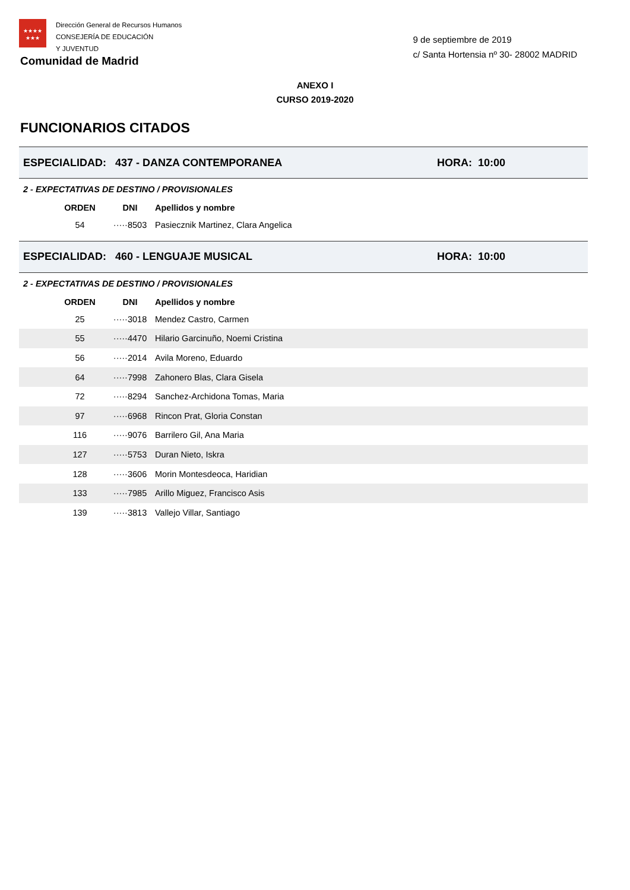★★★★
★★★
Dirección General de Recursos Humanos
CONSEJERÍA DE EDUCACIÓN
Y JUVENTUD
Comunidad de Madrid
9 de septiembre de 2019
c/ Santa Hortensia nº 30- 28002 MADRID
ANEXO I
CURSO 2019-2020
FUNCIONARIOS CITADOS
ESPECIALIDAD: 437 - DANZA CONTEMPORANEA HORA: 10:00
2 - EXPECTATIVAS DE DESTINO / PROVISIONALES
| ORDEN | DNI | Apellidos y nombre |
| --- | --- | --- |
| 54 | ·····8503 | Pasiecznik Martinez, Clara Angelica |
ESPECIALIDAD: 460 - LENGUAJE MUSICAL HORA: 10:00
2 - EXPECTATIVAS DE DESTINO / PROVISIONALES
| ORDEN | DNI | Apellidos y nombre |
| --- | --- | --- |
| 25 | ·····3018 | Mendez Castro, Carmen |
| 55 | ·····4470 | Hilario Garcinuño, Noemi Cristina |
| 56 | ·····2014 | Avila Moreno, Eduardo |
| 64 | ·····7998 | Zahonero Blas, Clara Gisela |
| 72 | ·····8294 | Sanchez-Archidona Tomas, Maria |
| 97 | ·····6968 | Rincon Prat, Gloria Constan |
| 116 | ·····9076 | Barrilero Gil, Ana Maria |
| 127 | ·····5753 | Duran Nieto, Iskra |
| 128 | ·····3606 | Morin Montesdeoca, Haridian |
| 133 | ·····7985 | Arillo Miguez, Francisco Asis |
| 139 | ·····3813 | Vallejo Villar, Santiago |